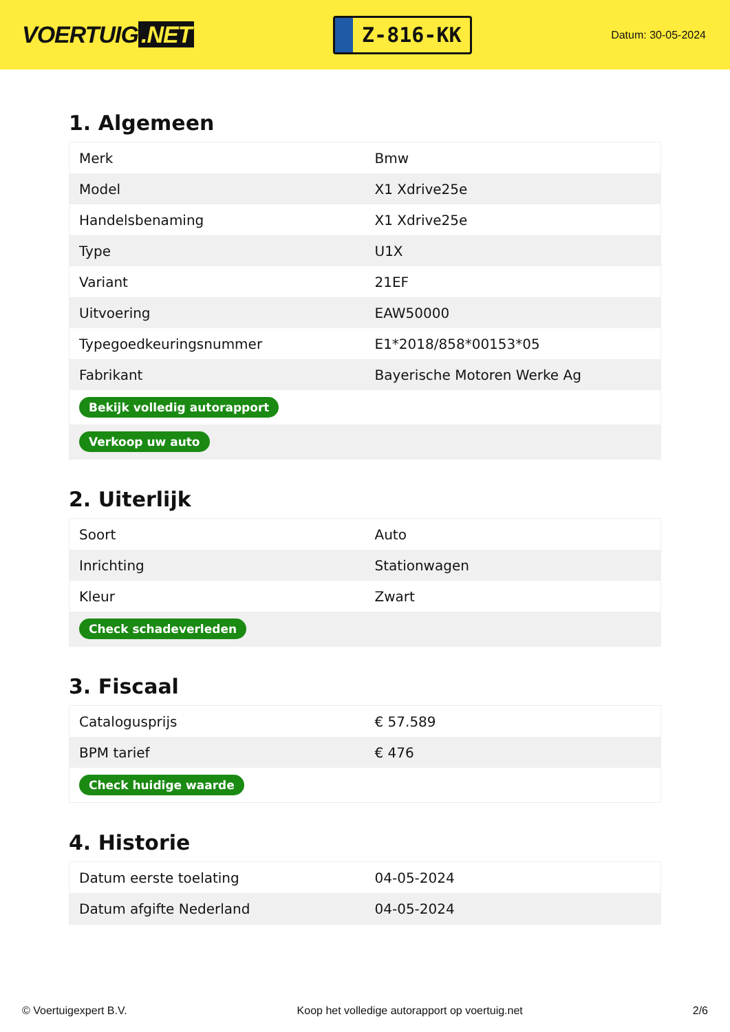VOERTUIG.NET
Z-816-KK
Datum: 30-05-2024
1. Algemeen
| Merk | Bmw |
| Model | X1 Xdrive25e |
| Handelsbenaming | X1 Xdrive25e |
| Type | U1X |
| Variant | 21EF |
| Uitvoering | EAW50000 |
| Typegoedkeuringsnummer | E1*2018/858*00153*05 |
| Fabrikant | Bayerische Motoren Werke Ag |
| Bekijk volledig autorapport | |
| Verkoop uw auto | |
2. Uiterlijk
| Soort | Auto |
| Inrichting | Stationwagen |
| Kleur | Zwart |
| Check schadeverleden | |
3. Fiscaal
| Catalogusprijs | € 57.589 |
| BPM tarief | € 476 |
| Check huidige waarde | |
4. Historie
| Datum eerste toelating | 04-05-2024 |
| Datum afgifte Nederland | 04-05-2024 |
© Voertuigexpert B.V. Koop het volledige autorapport op voertuig.net 2/6